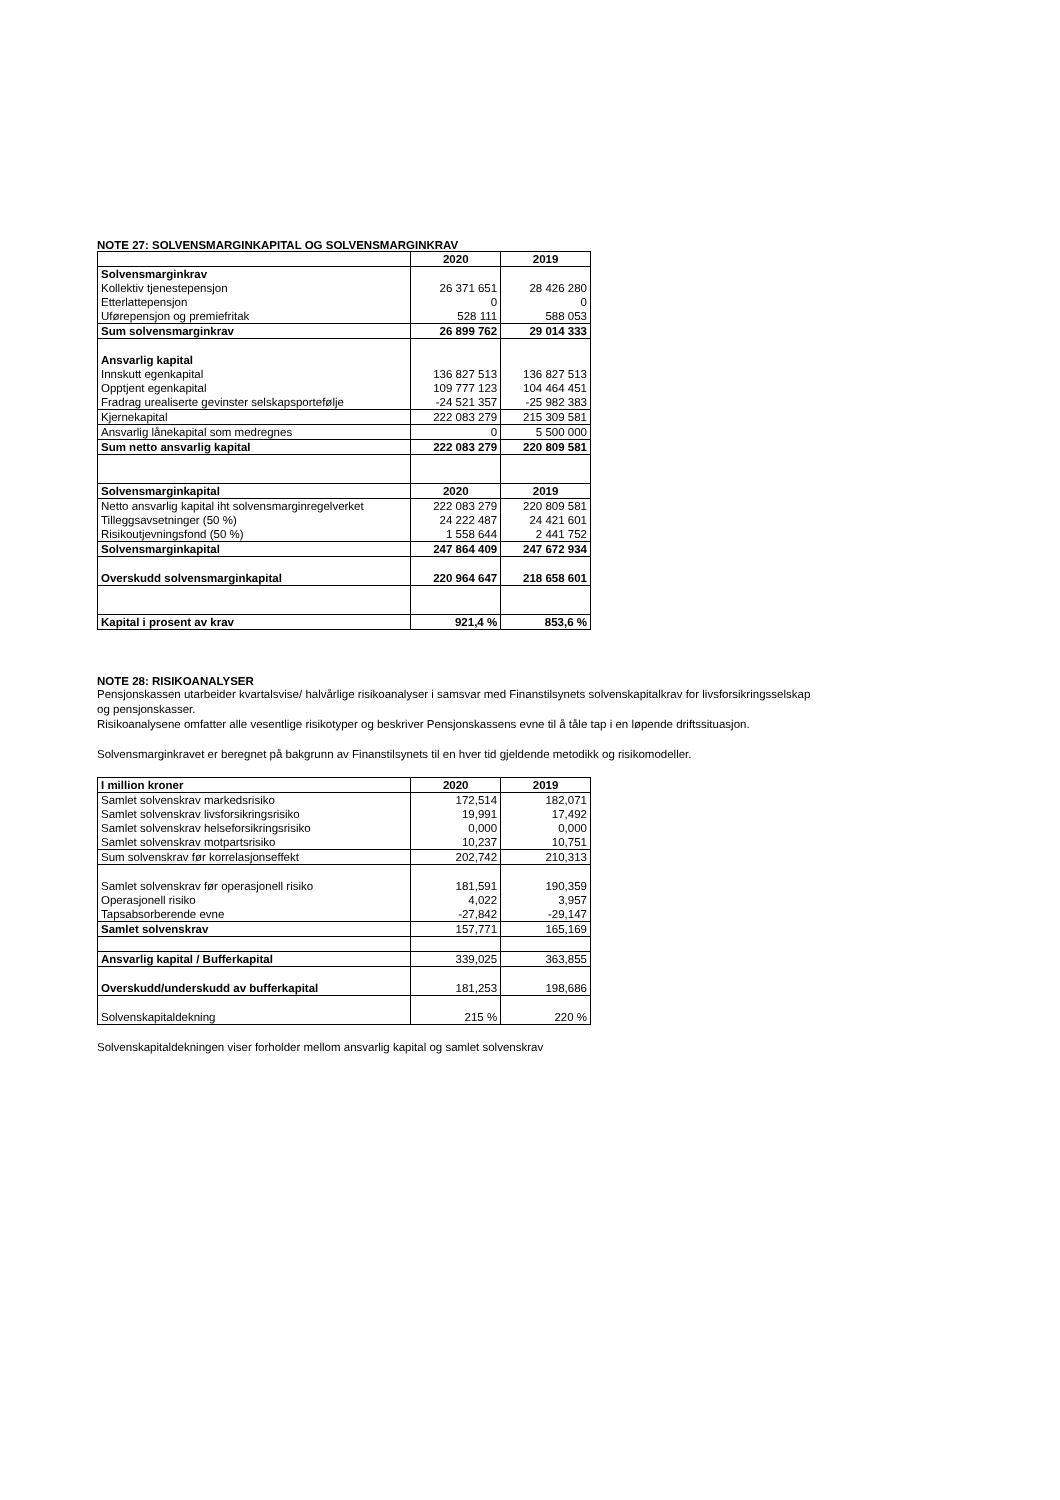NOTE 27: SOLVENSMARGINKAPITAL OG SOLVENSMARGINKRAV
| | 2020 | 2019 |
| Solvensmarginkrav | | |
| Kollektiv tjenestepensjon | 26 371 651 | 28 426 280 |
| Etterlattepensjon | 0 | 0 |
| Uførepensjon og premiefritak | 528 111 | 588 053 |
| Sum solvensmarginkrav | 26 899 762 | 29 014 333 |
| Ansvarlig kapital | | |
| Innskutt egenkapital | 136 827 513 | 136 827 513 |
| Opptjent egenkapital | 109 777 123 | 104 464 451 |
| Fradrag urealiserte gevinster selskapsportefølje | -24 521 357 | -25 982 383 |
| Kjernekapital | 222 083 279 | 215 309 581 |
| Ansvarlig lånekapital som medregnes | 0 | 5 500 000 |
| Sum netto ansvarlig kapital | 222 083 279 | 220 809 581 |
| Solvensmarginkapital | 2020 | 2019 |
| Netto ansvarlig kapital iht solvensmarginregelverket | 222 083 279 | 220 809 581 |
| Tilleggsavsetninger (50 %) | 24 222 487 | 24 421 601 |
| Risikoutjevningsfond (50 %) | 1 558 644 | 2 441 752 |
| Solvensmarginkapital | 247 864 409 | 247 672 934 |
| Overskudd solvensmarginkapital | 220 964 647 | 218 658 601 |
| Kapital i prosent av krav | 921,4 % | 853,6 % |
NOTE 28: RISIKOANALYSER
Pensjonskassen utarbeider kvartalsvise/ halvårlige risikoanalyser i samsvar med Finanstilsynets solvenskapitalkrav for livsforsikringsselskap
og pensjonskasser.
Risikoanalysene omfatter alle vesentlige risikotyper og beskriver Pensjonskassens evne til å tåle tap i en løpende driftssituasjon.
Solvensmarginkravet er beregnet på bakgrunn av Finanstilsynets til en hver tid gjeldende metodikk og risikomodeller.
| I million kroner | 2020 | 2019 |
| Samlet solvenskrav markedsrisiko | 172,514 | 182,071 |
| Samlet solvenskrav livsforsikringsrisiko | 19,991 | 17,492 |
| Samlet solvenskrav helseforsikringsrisiko | 0,000 | 0,000 |
| Samlet solvenskrav motpartsrisiko | 10,237 | 10,751 |
| Sum solvenskrav før korrelasjonseffekt | 202,742 | 210,313 |
| Samlet solvenskrav før operasjonell risiko | 181,591 | 190,359 |
| Operasjonell risiko | 4,022 | 3,957 |
| Tapsabsorberende evne | -27,842 | -29,147 |
| Samlet solvenskrav | 157,771 | 165,169 |
| Ansvarlig kapital / Bufferkapital | 339,025 | 363,855 |
| Overskudd/underskudd av bufferkapital | 181,253 | 198,686 |
| Solvenskapitaldekning | 215 % | 220 % |
Solvenskapitaldekningen viser forholder mellom ansvarlig kapital og samlet solvenskrav